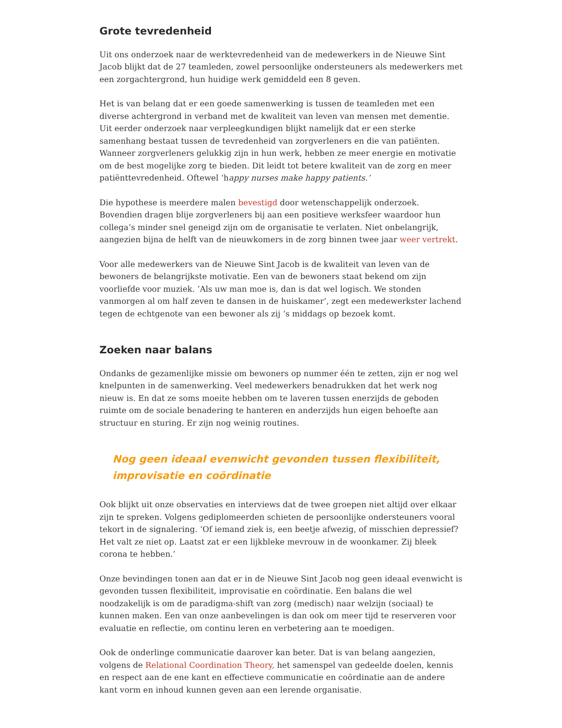Grote tevredenheid
Uit ons onderzoek naar de werktevredenheid van de medewerkers in de Nieuwe Sint Jacob blijkt dat de 27 teamleden, zowel persoonlijke ondersteuners als medewerkers met een zorgachtergrond, hun huidige werk gemiddeld een 8 geven.
Het is van belang dat er een goede samenwerking is tussen de teamleden met een diverse achtergrond in verband met de kwaliteit van leven van mensen met dementie. Uit eerder onderzoek naar verpleegkundigen blijkt namelijk dat er een sterke samenhang bestaat tussen de tevredenheid van zorgverleners en die van patiënten. Wanneer zorgverleners gelukkig zijn in hun werk, hebben ze meer energie en motivatie om de best mogelijke zorg te bieden. Dit leidt tot betere kwaliteit van de zorg en meer patiënttevredenheid. Oftewel ‘happy nurses make happy patients.’
Die hypothese is meerdere malen bevestigd door wetenschappelijk onderzoek. Bovendien dragen blije zorgverleners bij aan een positieve werksfeer waardoor hun collega’s minder snel geneigd zijn om de organisatie te verlaten. Niet onbelangrijk, aangezien bijna de helft van de nieuwkomers in de zorg binnen twee jaar weer vertrekt.
Voor alle medewerkers van de Nieuwe Sint Jacob is de kwaliteit van leven van de bewoners de belangrijkste motivatie. Een van de bewoners staat bekend om zijn voorliefde voor muziek. ’Als uw man moe is, dan is dat wel logisch. We stonden vanmorgen al om half zeven te dansen in de huiskamer’, zegt een medewerkster lachend tegen de echtgenote van een bewoner als zij ‘s middags op bezoek komt.
Zoeken naar balans
Ondanks de gezamenlijke missie om bewoners op nummer één te zetten, zijn er nog wel knelpunten in de samenwerking. Veel medewerkers benadrukken dat het werk nog nieuw is. En dat ze soms moeite hebben om te laveren tussen enerzijds de geboden ruimte om de sociale benadering te hanteren en anderzijds hun eigen behoefte aan structuur en sturing. Er zijn nog weinig routines.
Nog geen ideaal evenwicht gevonden tussen flexibiliteit, improvisatie en coördinatie
Ook blijkt uit onze observaties en interviews dat de twee groepen niet altijd over elkaar zijn te spreken. Volgens gediplomeerden schieten de persoonlijke ondersteuners vooral tekort in de signalering. ‘Of iemand ziek is, een beetje afwezig, of misschien depressief? Het valt ze niet op. Laatst zat er een lijkbleke mevrouw in de woonkamer. Zij bleek corona te hebben.’
Onze bevindingen tonen aan dat er in de Nieuwe Sint Jacob nog geen ideaal evenwicht is gevonden tussen flexibiliteit, improvisatie en coördinatie. Een balans die wel noodzakelijk is om de paradigma-shift van zorg (medisch) naar welzijn (sociaal) te kunnen maken. Een van onze aanbevelingen is dan ook om meer tijd te reserveren voor evaluatie en reflectie, om continu leren en verbetering aan te moedigen.
Ook de onderlinge communicatie daarover kan beter. Dat is van belang aangezien, volgens de Relational Coordination Theory, het samenspel van gedeelde doelen, kennis en respect aan de ene kant en effectieve communicatie en coördinatie aan de andere kant vorm en inhoud kunnen geven aan een lerende organisatie.